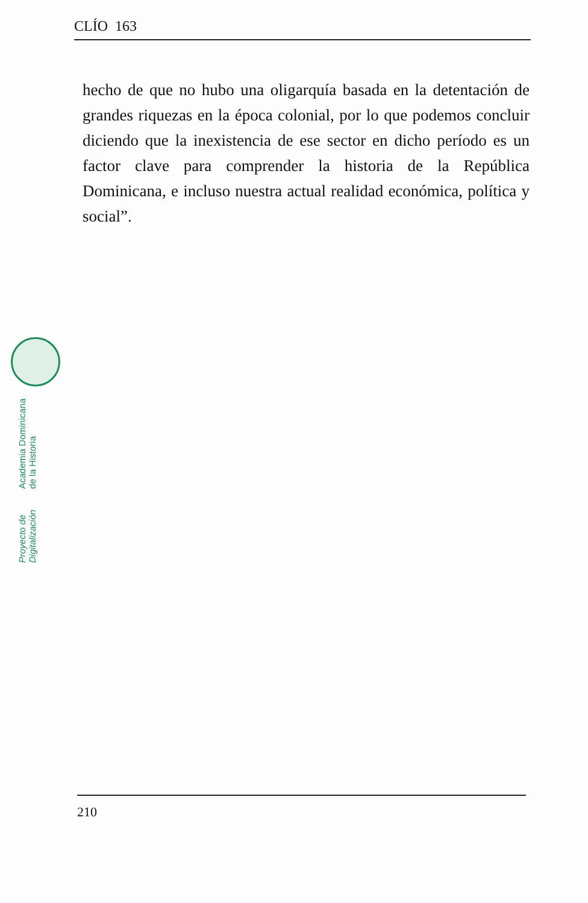CLÍO 163
hecho de que no hubo una oligarquía basada en la detentación de grandes riquezas en la época colonial, por lo que podemos concluir diciendo que la inexistencia de ese sector en dicho período es un factor clave para comprender la historia de la República Dominicana, e incluso nuestra actual realidad económica, política y social”.
Proyecto de Digitalización Academia Dominicana de la Historia
210